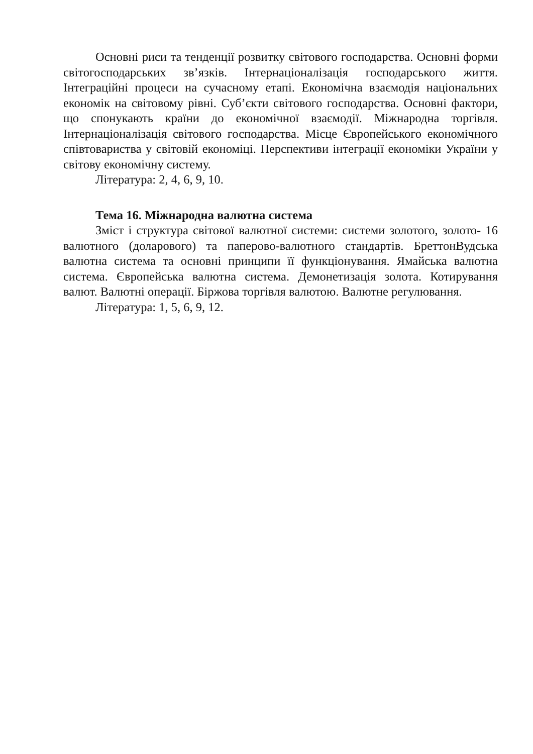Основні риси та тенденції розвитку світового господарства. Основні форми світогосподарських зв’язків. Інтернаціоналізація господарського життя. Інтеграційні процеси на сучасному етапі. Економічна взаємодія національних економік на світовому рівні. Суб’єкти світового господарства. Основні фактори, що спонукають країни до економічної взаємодії. Міжнародна торгівля. Інтернаціоналізація світового господарства. Місце Європейського економічного співтовариства у світовій економіці. Перспективи інтеграції економіки України у світову економічну систему.
Література: 2, 4, 6, 9, 10.
Тема 16. Міжнародна валютна система
Зміст і структура світової валютної системи: системи золотого, золото- 16 валютного (доларового) та паперово-валютного стандартів. БреттонВудська валютна система та основні принципи її функціонування. Ямайська валютна система. Європейська валютна система. Демонетизація золота. Котирування валют. Валютні операції. Біржова торгівля валютою. Валютне регулювання.
Література: 1, 5, 6, 9, 12.